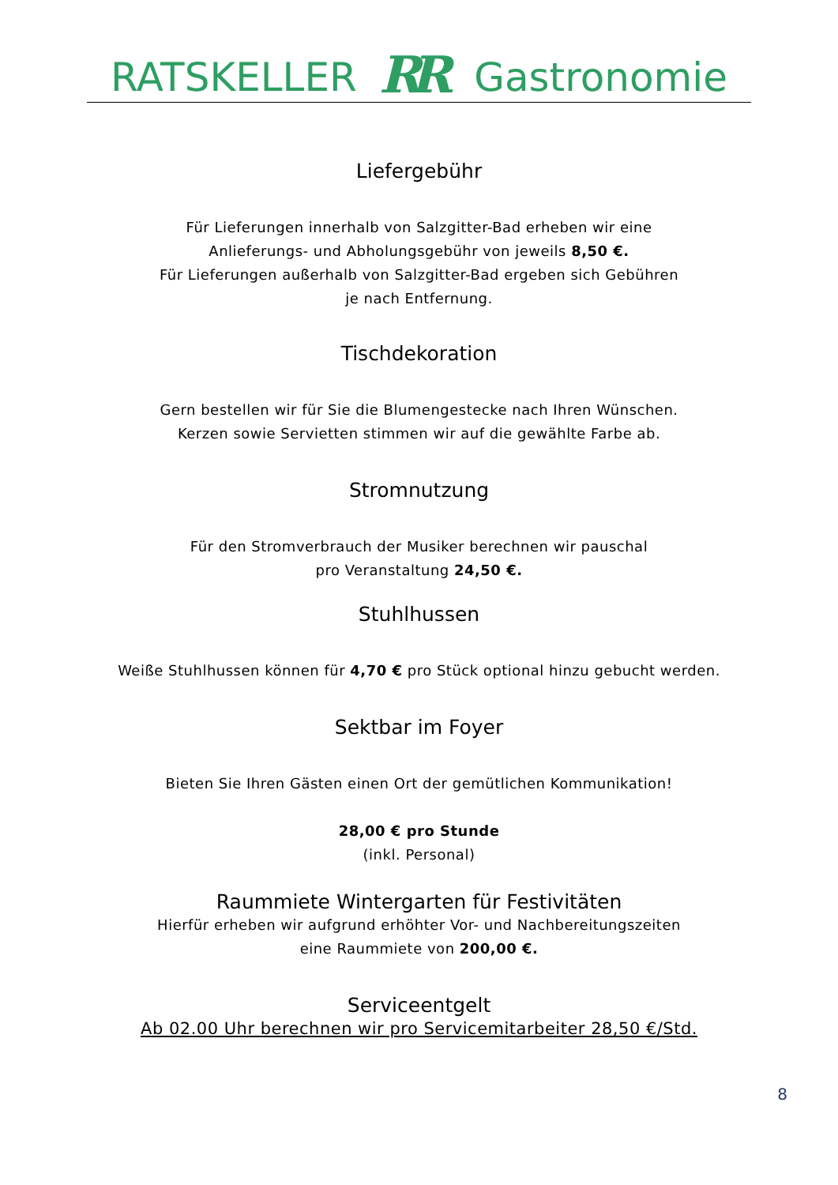RATSKELLER RR Gastronomie
Liefergebühr
Für Lieferungen innerhalb von Salzgitter-Bad erheben wir eine
Anlieferungs- und Abholungsgebühr von jeweils 8,50 €.
Für Lieferungen außerhalb von Salzgitter-Bad ergeben sich Gebühren
je nach Entfernung.
Tischdekoration
Gern bestellen wir für Sie die Blumengestecke nach Ihren Wünschen.
Kerzen sowie Servietten stimmen wir auf die gewählte Farbe ab.
Stromnutzung
Für den Stromverbrauch der Musiker berechnen wir pauschal
pro Veranstaltung 24,50 €.
Stuhlhussen
Weiße Stuhlhussen können für 4,70 € pro Stück optional hinzu gebucht werden.
Sektbar im Foyer
Bieten Sie Ihren Gästen einen Ort der gemütlichen Kommunikation!
28,00 € pro Stunde
(inkl. Personal)
Raummiete Wintergarten für Festivitäten
Hierfür erheben wir aufgrund erhöhter Vor- und Nachbereitungszeiten
eine Raummiete von 200,00 €.
Serviceentgelt
Ab 02.00 Uhr berechnen wir pro Servicemitarbeiter 28,50 €/Std.
8